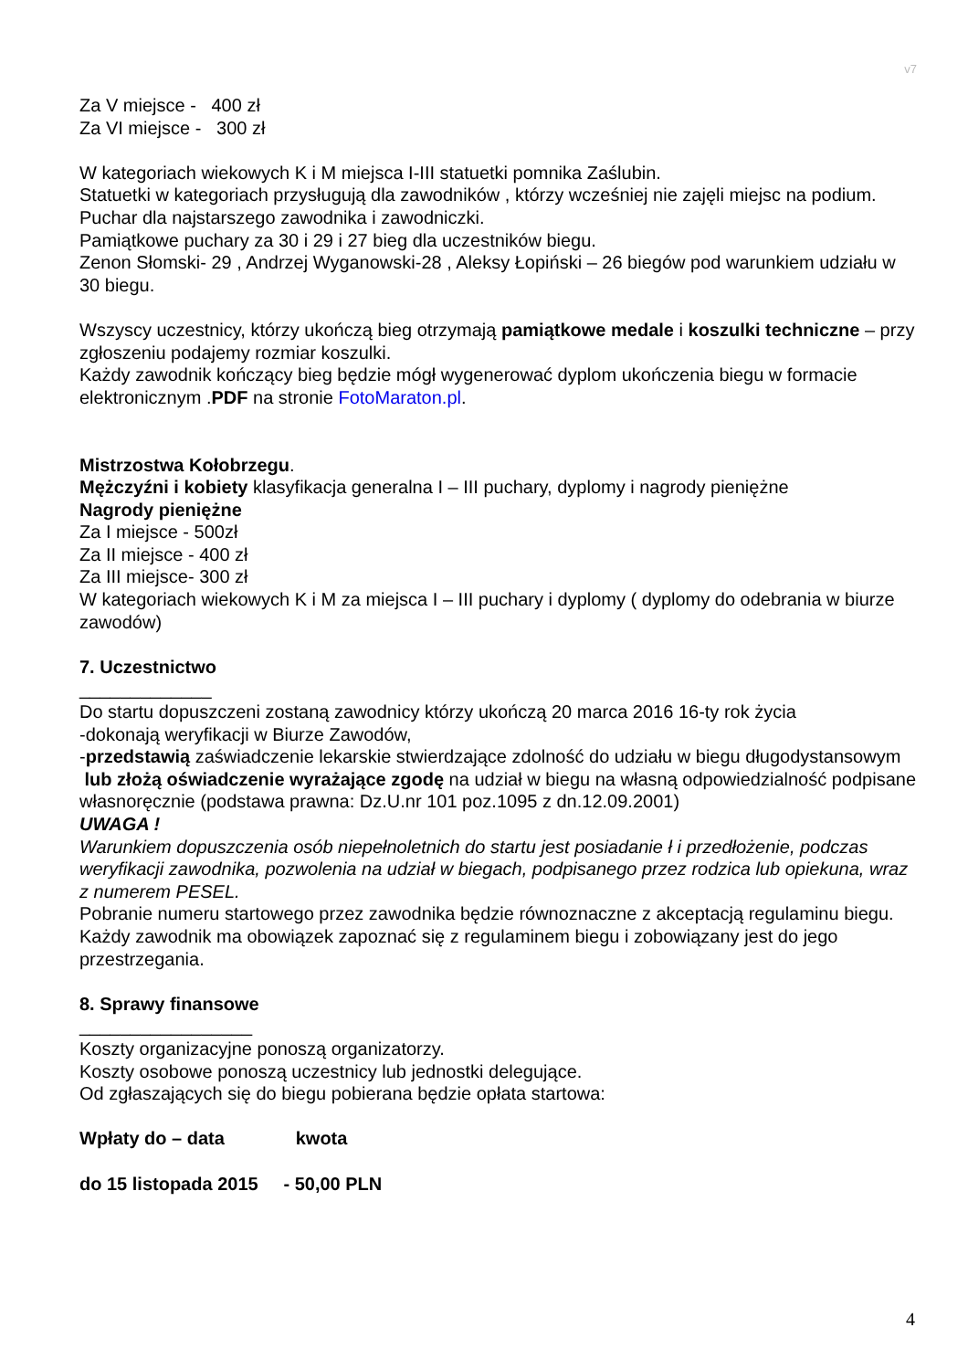v7
Za V miejsce - 400 zł
Za VI miejsce - 300 zł
W kategoriach wiekowych K i M miejsca I-III statuetki pomnika Zaślubin.
Statuetki w kategoriach przysługują dla zawodników , którzy wcześniej nie zajęli miejsc na podium.
Puchar dla najstarszego zawodnika i zawodniczki.
Pamiątkowe puchary za 30 i 29 i 27 bieg dla uczestników biegu.
Zenon Słomski- 29 , Andrzej Wyganowski-28 , Aleksy Łopiński – 26 biegów pod warunkiem udziału w 30 biegu.
Wszyscy uczestnicy, którzy ukończą bieg otrzymają pamiątkowe medale i koszulki techniczne – przy zgłoszeniu podajemy rozmiar koszulki.
Każdy zawodnik kończący bieg będzie mógł wygenerować dyplom ukończenia biegu w formacie elektronicznym .PDF na stronie FotoMaraton.pl.
Mistrzostwa Kołobrzegu.
Mężczyźni i kobiety klasyfikacja generalna I – III puchary, dyplomy i nagrody pieniężne
Nagrody pieniężne
Za I miejsce - 500zł
Za II miejsce - 400 zł
Za III miejsce- 300 zł
W kategoriach wiekowych K i M za miejsca I – III puchary i dyplomy ( dyplomy do odebrania w biurze zawodów)
7. Uczestnictwo
_____________
Do startu dopuszczeni zostaną zawodnicy którzy ukończą 20 marca 2016 16-ty rok życia
-dokonają weryfikacji w Biurze Zawodów,
-przedstawią zaświadczenie lekarskie stwierdzające zdolność do udziału w biegu długodystansowym lub złożą oświadczenie wyrażające zgodę na udział w biegu na własną odpowiedzialność podpisane własnoręcznie (podstawa prawna: Dz.U.nr 101 poz.1095 z dn.12.09.2001)
UWAGA !
Warunkiem dopuszczenia osób niepełnoletnich do startu jest posiadanie ł i przedłożenie, podczas weryfikacji zawodnika, pozwolenia na udział w biegach, podpisanego przez rodzica lub opiekuna, wraz z numerem PESEL.
Pobranie numeru startowego przez zawodnika będzie równoznaczne z akceptacją regulaminu biegu.
Każdy zawodnik ma obowiązek zapoznać się z regulaminem biegu i zobowiązany jest do jego przestrzegania.
8. Sprawy finansowe
_________________
Koszty organizacyjne ponoszą organizatorzy.
Koszty osobowe ponoszą uczestnicy lub jednostki delegujące.
Od zgłaszających się do biegu pobierana będzie opłata startowa:
Wpłaty do – data kwota
do 15 listopada 2015 - 50,00 PLN
4